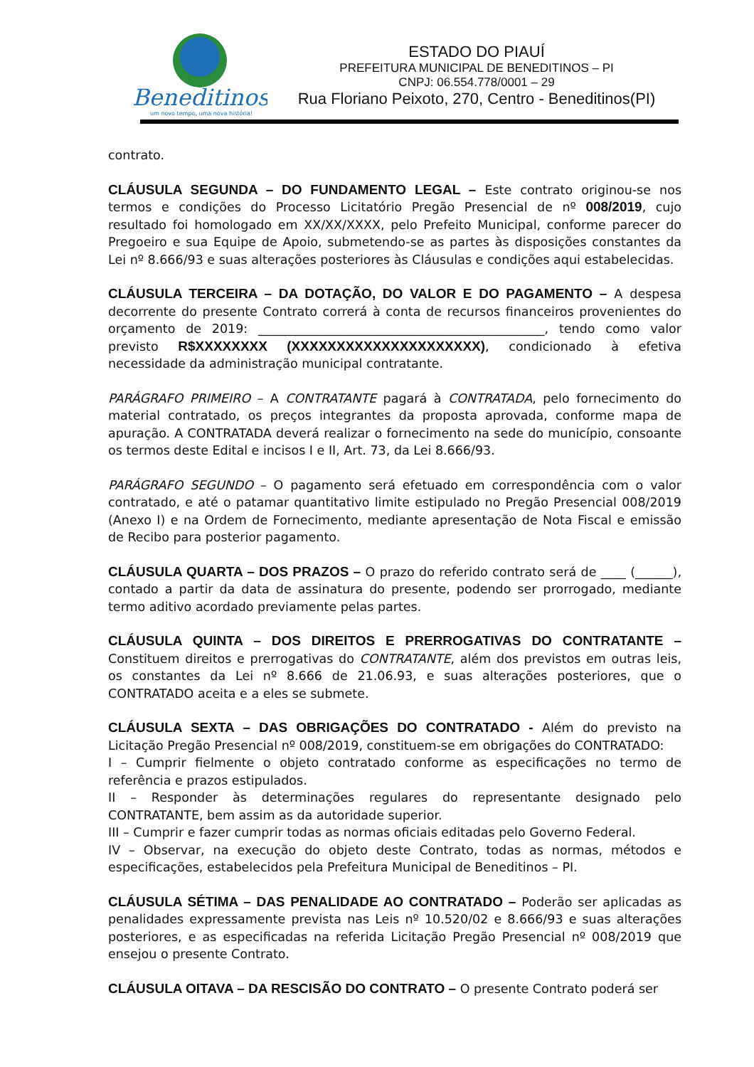Beneditinos
um novo tempo, uma nova história!
ESTADO DO PIAUÍ
PREFEITURA MUNICIPAL DE BENEDITINOS – PI
CNPJ: 06.554.778/0001 – 29
Rua Floriano Peixoto, 270, Centro - Beneditinos(PI)
contrato.
CLÁUSULA SEGUNDA – DO FUNDAMENTO LEGAL – Este contrato originou-se nos termos e condições do Processo Licitatório Pregão Presencial de nº 008/2019, cujo resultado foi homologado em XX/XX/XXXX, pelo Prefeito Municipal, conforme parecer do Pregoeiro e sua Equipe de Apoio, submetendo-se as partes às disposições constantes da Lei nº 8.666/93 e suas alterações posteriores às Cláusulas e condições aqui estabelecidas.
CLÁUSULA TERCEIRA – DA DOTAÇÃO, DO VALOR E DO PAGAMENTO – A despesa decorrente do presente Contrato correrá à conta de recursos financeiros provenientes do orçamento de 2019: ______________________________________________, tendo como valor previsto R$XXXXXXXX (XXXXXXXXXXXXXXXXXXXXX), condicionado à efetiva necessidade da administração municipal contratante.
PARÁGRAFO PRIMEIRO – A CONTRATANTE pagará à CONTRATADA, pelo fornecimento do material contratado, os preços integrantes da proposta aprovada, conforme mapa de apuração. A CONTRATADA deverá realizar o fornecimento na sede do município, consoante os termos deste Edital e incisos I e II, Art. 73, da Lei 8.666/93.
PARÁGRAFO SEGUNDO – O pagamento será efetuado em correspondência com o valor contratado, e até o patamar quantitativo limite estipulado no Pregão Presencial 008/2019 (Anexo I) e na Ordem de Fornecimento, mediante apresentação de Nota Fiscal e emissão de Recibo para posterior pagamento.
CLÁUSULA QUARTA – DOS PRAZOS – O prazo do referido contrato será de ____ (______), contado a partir da data de assinatura do presente, podendo ser prorrogado, mediante termo aditivo acordado previamente pelas partes.
CLÁUSULA QUINTA – DOS DIREITOS E PRERROGATIVAS DO CONTRATANTE – Constituem direitos e prerrogativas do CONTRATANTE, além dos previstos em outras leis, os constantes da Lei nº 8.666 de 21.06.93, e suas alterações posteriores, que o CONTRATADO aceita e a eles se submete.
CLÁUSULA SEXTA – DAS OBRIGAÇÕES DO CONTRATADO - Além do previsto na Licitação Pregão Presencial nº 008/2019, constituem-se em obrigações do CONTRATADO:
I – Cumprir fielmente o objeto contratado conforme as especificações no termo de referência e prazos estipulados.
II – Responder às determinações regulares do representante designado pelo CONTRATANTE, bem assim as da autoridade superior.
III – Cumprir e fazer cumprir todas as normas oficiais editadas pelo Governo Federal.
IV – Observar, na execução do objeto deste Contrato, todas as normas, métodos e especificações, estabelecidos pela Prefeitura Municipal de Beneditinos – PI.
CLÁUSULA SÉTIMA – DAS PENALIDADE AO CONTRATADO – Poderão ser aplicadas as penalidades expressamente prevista nas Leis nº 10.520/02 e 8.666/93 e suas alterações posteriores, e as especificadas na referida Licitação Pregão Presencial nº 008/2019 que ensejou o presente Contrato.
CLÁUSULA OITAVA – DA RESCISÃO DO CONTRATO – O presente Contrato poderá ser